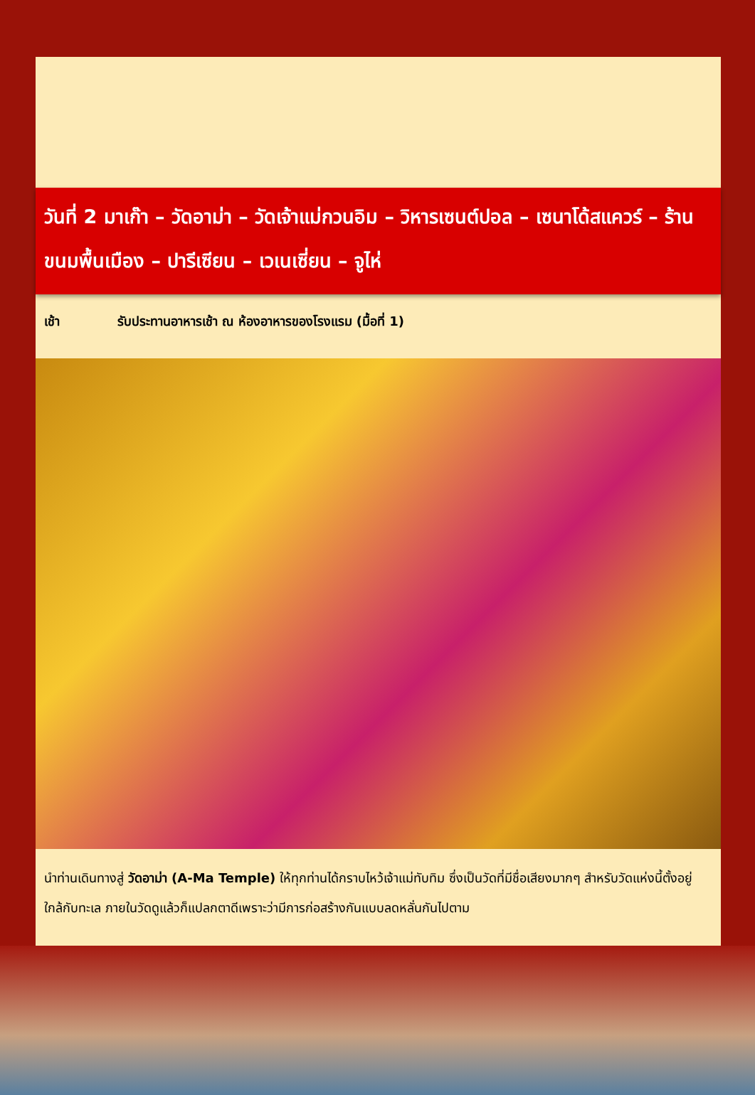วันที่ 2 มาเก๊า – วัดอาม่า – วัดเจ้าแม่กวนอิม – วิหารเซนต์ปอล – เซนาโด้สแควร์ – ร้านขนมพื้นเมือง – ปารีเซียน – เวเนเซี่ยน – จูไห่
เช้า รับประทานอาหารเช้า ณ ห้องอาหารของโรงแรม (มื้อที่ 1)
นำท่านเดินทางสู่ วัดอาม่า (A-Ma Temple) ให้ทุกท่านได้กราบไหว้เจ้าแม่ทับทิม ซึ่งเป็นวัดที่มีชื่อเสียงมากๆ สำหรับวัดแห่งนี้ตั้งอยู่ ใกล้กับทะเล ภายในวัดดูแล้วก็แปลกตาดีเพราะว่ามีการก่อสร้างกันแบบลดหลั่นกันไปตาม